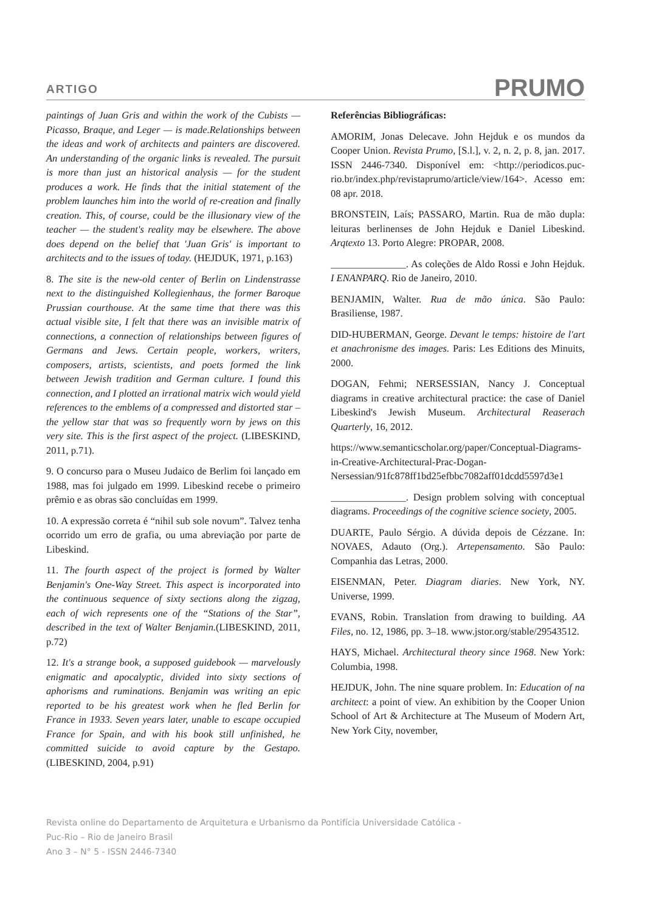ARTIGO PRUMO
paintings of Juan Gris and within the work of the Cubists — Picasso, Braque, and Leger — is made.Relationships between the ideas and work of architects and painters are discovered. An understanding of the organic links is revealed. The pursuit is more than just an historical analysis — for the student produces a work. He finds that the initial statement of the problem launches him into the world of re-creation and finally creation. This, of course, could be the illusionary view of the teacher — the student's reality may be elsewhere. The above does depend on the belief that 'Juan Gris' is important to architects and to the issues of today. (HEJDUK, 1971, p.163)
8. The site is the new-old center of Berlin on Lindenstrasse next to the distinguished Kollegienhaus, the former Baroque Prussian courthouse. At the same time that there was this actual visible site, I felt that there was an invisible matrix of connections, a connection of relationships between figures of Germans and Jews. Certain people, workers, writers, composers, artists, scientists, and poets formed the link between Jewish tradition and German culture. I found this connection, and I plotted an irrational matrix wich would yield references to the emblems of a compressed and distorted star – the yellow star that was so frequently worn by jews on this very site. This is the first aspect of the project. (LIBESKIND, 2011, p.71).
9. O concurso para o Museu Judaico de Berlim foi lançado em 1988, mas foi julgado em 1999. Libeskind recebe o primeiro prêmio e as obras são concluídas em 1999.
10. A expressão correta é “nihil sub sole novum”. Talvez tenha ocorrido um erro de grafia, ou uma abreviação por parte de Libeskind.
11. The fourth aspect of the project is formed by Walter Benjamin's One-Way Street. This aspect is incorporated into the continuous sequence of sixty sections along the zigzag, each of wich represents one of the “Stations of the Star”, described in the text of Walter Benjamin.(LIBESKIND, 2011, p.72)
12. It's a strange book, a supposed guidebook — marvelously enigmatic and apocalyptic, divided into sixty sections of aphorisms and ruminations. Benjamin was writing an epic reported to be his greatest work when he fled Berlin for France in 1933. Seven years later, unable to escape occupied France for Spain, and with his book still unfinished, he committed suicide to avoid capture by the Gestapo.(LIBESKIND, 2004, p.91)
Referências Bibliográficas:
AMORIM, Jonas Delecave. John Hejduk e os mundos da Cooper Union. Revista Prumo, [S.l.], v. 2, n. 2, p. 8, jan. 2017. ISSN 2446-7340. Disponível em: <http://periodicos.puc-rio.br/index.php/revistaprumo/article/view/164>. Acesso em: 08 apr. 2018.
BRONSTEIN, Laís; PASSARO, Martin. Rua de mão dupla: leituras berlinenses de John Hejduk e Daniel Libeskind. Arqtexto 13. Porto Alegre: PROPAR, 2008.
_______________. As coleções de Aldo Rossi e John Hejduk. I ENANPARQ. Rio de Janeiro, 2010.
BENJAMIN, Walter. Rua de mão única. São Paulo: Brasiliense, 1987.
DID-HUBERMAN, George. Devant le temps: histoire de l'art et anachronisme des images. Paris: Les Editions des Minuits, 2000.
DOGAN, Fehmi; NERSESSIAN, Nancy J. Conceptual diagrams in creative architectural practice: the case of Daniel Libeskind's Jewish Museum. Architectural Reaserach Quarterly, 16, 2012.
https://www.semanticscholar.org/paper/Conceptual-Diagrams-in-Creative-Architectural-Prac-Dogan-Nersessian/91fc878ff1bd25efbbc7082aff01dcdd5597d3e1
_______________. Design problem solving with conceptual diagrams. Proceedings of the cognitive science society, 2005.
DUARTE, Paulo Sérgio. A dúvida depois de Cézzane. In: NOVAES, Adauto (Org.). Artepensamento. São Paulo: Companhia das Letras, 2000.
EISENMAN, Peter. Diagram diaries. New York, NY. Universe, 1999.
EVANS, Robin. Translation from drawing to building. AA Files, no. 12, 1986, pp. 3–18. www.jstor.org/stable/29543512.
HAYS, Michael. Architectural theory since 1968. New York: Columbia, 1998.
HEJDUK, John. The nine square problem. In: Education of na architect: a point of view. An exhibition by the Cooper Union School of Art & Architecture at The Museum of Modern Art, New York City, november,
Revista online do Departamento de Arquitetura e Urbanismo da Pontifícia Universidade Católica -
Puc-Rio – Rio de Janeiro Brasil
Ano 3 – N° 5 - ISSN 2446-7340